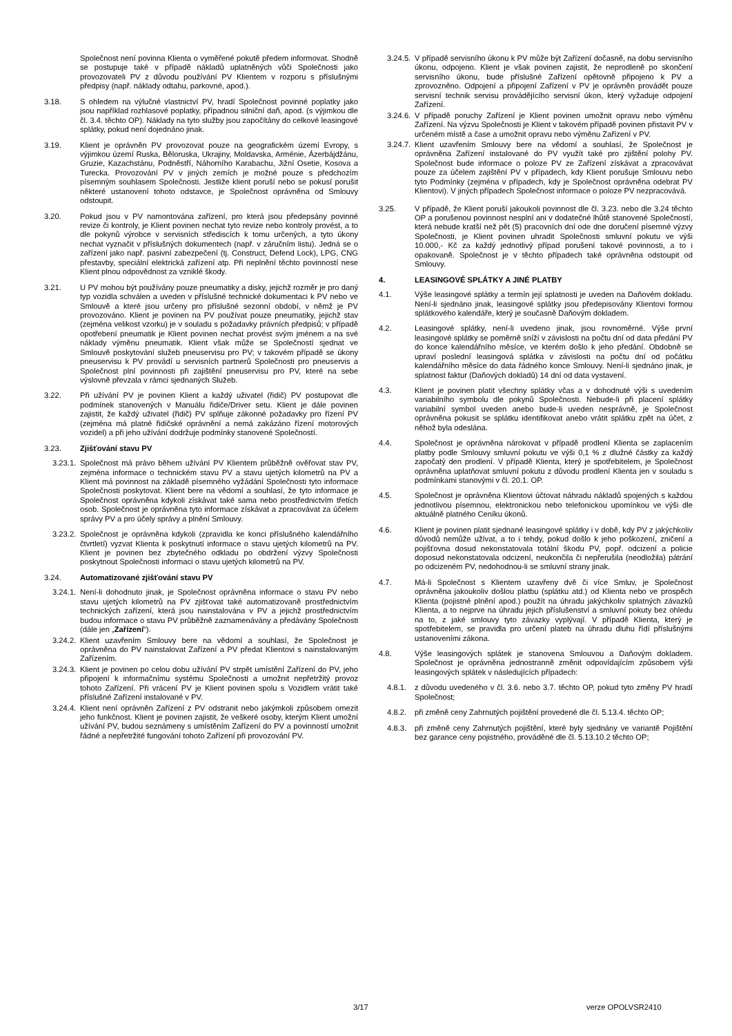Společnost není povinna Klienta o vyměřené pokutě předem informovat. Shodně se postupuje také v případě nákladů uplatněných vůči Společnosti jako provozovateli PV z důvodu používání PV Klientem v rozporu s příslušnými předpisy (např. náklady odtahu, parkovné, apod.).
3.18. S ohledem na výlučné vlastnictví PV, hradí Společnost povinné poplatky jako jsou například rozhlasové poplatky, případnou silniční daň, apod. (s výjimkou dle čl. 3.4. těchto OP). Náklady na tyto služby jsou započítány do celkové leasingové splátky, pokud není dojednáno jinak.
3.19. Klient je oprávněn PV provozovat pouze na geografickém území Evropy, s výjimkou území Ruska, Běloruska, Ukrajiny, Moldavska, Arménie, Ázerbájdžánu, Gruzie, Kazachstánu, Podněstří, Náhorního Karabachu, Jižní Osetie, Kosova a Turecka. Provozování PV v jiných zemích je možné pouze s předchozím písemným souhlasem Společnosti. Jestliže klient poruší nebo se pokusí porušit některé ustanovení tohoto odstavce, je Společnost oprávněna od Smlouvy odstoupit.
3.20. Pokud jsou v PV namontována zařízení, pro která jsou předepsány povinné revize či kontroly, je Klient povinen nechat tyto revize nebo kontroly provést, a to dle pokynů výrobce v servisních střediscích k tomu určených, a tyto úkony nechat vyznačit v příslušných dokumentech (např. v záručním listu). Jedná se o zařízení jako např. pasivní zabezpečení (tj. Construct, Defend Lock), LPG, CNG přestavby, speciální elektrická zařízení atp. Při neplnění těchto povinností nese Klient plnou odpovědnost za vzniklé škody.
3.21. U PV mohou být používány pouze pneumatiky a disky, jejichž rozměr je pro daný typ vozidla schválen a uveden v příslušné technické dokumentaci k PV nebo ve Smlouvě a které jsou určeny pro příslušné sezonní období, v němž je PV provozováno. Klient je povinen na PV používat pouze pneumatiky, jejichž stav (zejména velikost vzorku) je v souladu s požadavky právních předpisů; v případě opotřebení pneumatik je Klient povinen nechat provést svým jménem a na své náklady výměnu pneumatik. Klient však může se Společností sjednat ve Smlouvě poskytování služeb pneuservisu pro PV; v takovém případě se úkony pneuservisu k PV provádí u servisních partnerů Společnosti pro pneuservis a Společnost plní povinnosti při zajištění pneuservisu pro PV, které na sebe výslovně převzala v rámci sjednaných Služeb.
3.22. Při užívání PV je povinen Klient a každý uživatel (řidič) PV postupovat dle podmínek stanovených v Manuálu řidiče/Driver setu. Klient je dále povinen zajistit, že každý uživatel (řidič) PV splňuje zákonné požadavky pro řízení PV (zejména má platné řidičské oprávnění a nemá zakázáno řízení motorových vozidel) a při jeho užívání dodržuje podmínky stanovené Společností.
3.23. Zjišťování stavu PV
3.23.1.
Společnost má právo během užívání PV Klientem průběžně ověřovat stav PV, zejména informace o technickém stavu PV a stavu ujetých kilometrů na PV a Klient má povinnost na základě písemného vyžádání Společnosti tyto informace Společnosti poskytovat. Klient bere na vědomí a souhlasí, že tyto informace je Společnost oprávněna kdykoli získávat také sama nebo prostřednictvím třetích osob. Společnost je oprávněna tyto informace získávat a zpracovávat za účelem správy PV a pro účely správy a plnění Smlouvy.
3.23.2.
Společnost je oprávněna kdykoli (zpravidla ke konci příslušného kalendářního čtvrtletí) vyzvat Klienta k poskytnutí informace o stavu ujetých kilometrů na PV. Klient je povinen bez zbytečného odkladu po obdržení výzvy Společnosti poskytnout Společnosti informaci o stavu ujetých kilometrů na PV.
3.24. Automatizované zjišťování stavu PV
3.24.1.
Není-li dohodnuto jinak, je Společnost oprávněna informace o stavu PV nebo stavu ujetých kilometrů na PV zjišťovat také automatizovaně prostřednictvím technických zařízení, která jsou nainstalována v PV a jejichž prostřednictvím budou informace o stavu PV průběžně zaznamenávány a předávány Společnosti (dále jen „Zařízení“).
3.24.2.
Klient uzavřením Smlouvy bere na vědomí a souhlasí, že Společnost je oprávněna do PV nainstalovat Zařízení a PV předat Klientovi s nainstalovaným Zařízením.
3.24.3.
Klient je povinen po celou dobu užívání PV strpět umístění Zařízení do PV, jeho připojení k informačnímu systému Společnosti a umožnit nepřetržitý provoz tohoto Zařízení. Při vrácení PV je Klient povinen spolu s Vozidlem vrátit také příslušné Zařízení instalované v PV.
3.24.4.
Klient není oprávněn Zařízení z PV odstranit nebo jakýmkoli způsobem omezit jeho funkčnost. Klient je povinen zajistit, že veškeré osoby, kterým Klient umožní užívání PV, budou seznámeny s umístěním Zařízení do PV a povinností umožnit řádné a nepřetržité fungování tohoto Zařízení při provozování PV.
3.24.5.
V případě servisního úkonu k PV může být Zařízení dočasně, na dobu servisního úkonu, odpojeno. Klient je však povinen zajistit, že neprodleně po skončení servisního úkonu, bude příslušné Zařízení opětovně připojeno k PV a zprovozněno. Odpojení a připojení Zařízení v PV je oprávněn provádět pouze servisní technik servisu provádějícího servisní úkon, který vyžaduje odpojení Zařízení.
3.24.6.
V případě poruchy Zařízení je Klient povinen umožnit opravu nebo výměnu Zařízení. Na výzvu Společnosti je Klient v takovém případě povinen přistavit PV v určeném místě a čase a umožnit opravu nebo výměnu Zařízení v PV.
3.24.7.
Klient uzavřením Smlouvy bere na vědomí a souhlasí, že Společnost je oprávněna Zařízení instalované do PV využít také pro zjištění polohy PV. Společnost bude informace o poloze PV ze Zařízení získávat a zpracovávat pouze za účelem zajištění PV v případech, kdy Klient porušuje Smlouvu nebo tyto Podmínky (zejména v případech, kdy je Společnost oprávněna odebrat PV Klientovi). V jiných případech Společnost informace o poloze PV nezpracovává.
3.25. V případě, že Klient poruší jakoukoli povinnost dle čl. 3.23. nebo dle 3.24 těchto OP a porušenou povinnost nesplní ani v dodatečné lhůtě stanovené Společností, která nebude kratší než pět (5) pracovních dní ode dne doručení písemné výzvy Společnosti, je Klient povinen uhradit Společnosti smluvní pokutu ve výši 10.000,- Kč za každý jednotlivý případ porušení takové povinnosti, a to i opakovaně. Společnost je v těchto případech také oprávněna odstoupit od Smlouvy.
4. LEASINGOVÉ SPLÁTKY A JINÉ PLATBY
4.1. Výše leasingové splátky a termín její splatnosti je uveden na Daňovém dokladu. Není-li sjednáno jinak, leasingové splátky jsou předepisovány Klientovi formou splátkového kalendáře, který je současně Daňovým dokladem.
4.2. Leasingové splátky, není-li uvedeno jinak, jsou rovnoměrné. Výše první leasingové splátky se poměrně sníží v závislosti na počtu dní od data předání PV do konce kalendářního měsíce, ve kterém došlo k jeho předání. Obdobně se upraví poslední leasingová splátka v závislosti na počtu dní od počátku kalendářního měsíce do data řádného konce Smlouvy. Není-li sjednáno jinak, je splatnost faktur (Daňových dokladů) 14 dní od data vystavení.
4.3. Klient je povinen platit všechny splátky včas a v dohodnuté výši s uvedením variabilního symbolu dle pokynů Společnosti. Nebude-li při placení splátky variabilní symbol uveden anebo bude-li uveden nesprávně, je Společnost oprávněna pokusit se splátku identifikovat anebo vrátit splátku zpět na účet, z něhož byla odeslána.
4.4. Společnost je oprávněna nárokovat v případě prodlení Klienta se zaplacením platby podle Smlouvy smluvní pokutu ve výši 0,1 % z dlužné částky za každý započatý den prodlení. V případě Klienta, který je spotřebitelem, je Společnost oprávněna uplatňovat smluvní pokutu z důvodu prodlení Klienta jen v souladu s podmínkami stanovými v čl. 20.1. OP.
4.5. Společnost je oprávněna Klientovi účtovat náhradu nákladů spojených s každou jednotlivou písemnou, elektronickou nebo telefonickou upomínkou ve výši dle aktuálně platného Ceníku úkonů.
4.6. Klient je povinen platit sjednané leasingové splátky i v době, kdy PV z jakýchkoliv důvodů nemůže užívat, a to i tehdy, pokud došlo k jeho poškození, zničení a pojišťovna dosud nekonstatovala totální škodu PV, popř. odcizení a policie doposud nekonstatovala odcizení, neukončila či nepřerušila (neodložila) pátrání po odcizeném PV, nedohodnou-li se smluvní strany jinak.
4.7. Má-li Společnost s Klientem uzavřeny dvě či více Smluv, je Společnost oprávněna jakoukoliv došlou platbu (splátku atd.) od Klienta nebo ve prospěch Klienta (pojistné plnění apod.) použít na úhradu jakýchkoliv splatných závazků Klienta, a to nejprve na úhradu jejich příslušenství a smluvní pokuty bez ohledu na to, z jaké smlouvy tyto závazky vyplývají. V případě Klienta, který je spotřebitelem, se pravidla pro určení plateb na úhradu dluhu řídí příslušnými ustanoveními zákona.
4.8. Výše leasingových splátek je stanovena Smlouvou a Daňovým dokladem. Společnost je oprávněna jednostranně změnit odpovídajícím způsobem výši leasingových splátek v následujících případech:
4.8.1.
z důvodu uvedeného v čl. 3.6. nebo 3.7. těchto OP, pokud tyto změny PV hradí Společnost;
4.8.2.
při změně ceny Zahrnutých pojištění provedené dle čl. 5.13.4. těchto OP;
4.8.3.
při změně ceny Zahrnutých pojištění, které byly sjednány ve variantě Pojištění bez garance ceny pojistného, prováděné dle čl. 5.13.10.2 těchto OP;
3/17 verze OPOLVSR2410